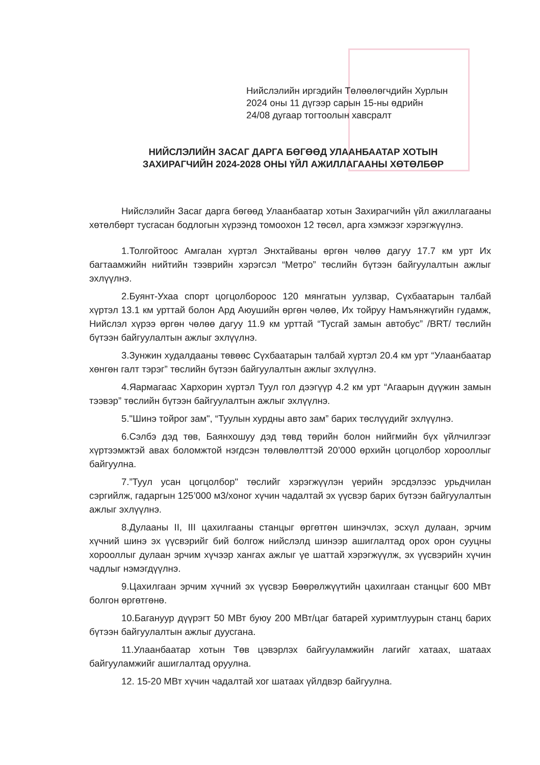Нийслэлийн иргэдийн Төлөөлөгчдийн Хурлын
2024 оны 11 дүгээр сарын 15-ны өдрийн
24/08 дугаар тогтоолын хавсралт
НИЙСЛЭЛИЙН ЗАСАГ ДАРГА БӨГӨӨД УЛААНБААТАР ХОТЫН ЗАХИРАГЧИЙН 2024-2028 ОНЫ ҮЙЛ АЖИЛЛАГААНЫ ХӨТӨЛБӨР
Нийслэлийн Засаг дарга бөгөөд Улаанбаатар хотын Захирагчийн үйл ажиллагааны хөтөлбөрт тусгасан бодлогын хүрээнд томоохон 12 төсөл, арга хэмжээг хэрэгжүүлнэ.
1.Толгойтоос Амгалан хүртэл Энхтайваны өргөн чөлөө дагуу 17.7 км урт Их багтаамжийн нийтийн тээврийн хэрэгсэл “Метро” төслийн бүтээн байгуулалтын ажлыг эхлүүлнэ.
2.Буянт-Ухаа спорт цогцолбороос 120 мянгатын уулзвар, Сүхбаатарын талбай хүртэл 13.1 км урттай болон Ард Аюушийн өргөн чөлөө, Их тойруу Намъянжүгийн гудамж, Нийслэл хүрээ өргөн чөлөө дагуу 11.9 км урттай “Тусгай замын автобус” /BRT/ төслийн бүтээн байгуулалтын ажлыг эхлүүлнэ.
3.Зунжин худалдааны төвөөс Сүхбаатарын талбай хүртэл 20.4 км урт “Улаанбаатар хөнгөн галт тэрэг” төслийн бүтээн байгуулалтын ажлыг эхлүүлнэ.
4.Яармагаас Хархорин хүртэл Туул гол дээгүүр 4.2 км урт “Агаарын дүүжин замын тээвэр” төслийн бүтээн байгуулалтын ажлыг эхлүүлнэ.
5."Шинэ тойрог зам", “Туулын хурдны авто зам” барих төслүүдийг эхлүүлнэ.
6.Сэлбэ дэд төв, Баянхошуу дэд төвд төрийн болон нийгмийн бүх үйлчилгээг хүртээмжтэй авах боломжтой нэгдсэн төлөвлөлттэй 20’000 өрхийн цогцолбор хорооллыг байгуулна.
7.”Туул усан цогцолбор" төслийг хэрэгжүүлэн үерийн эрсдэлээс урьдчилан сэргийлж, гадаргын 125’000 м3/хоног хүчин чадалтай эх үүсвэр барих бүтээн байгуулалтын ажлыг эхлүүлнэ.
8.Дулааны II, III цахилгааны станцыг өргөтгөн шинэчлэх, эсхүл дулаан, эрчим хүчний шинэ эх үүсвэрийг бий болгож нийслэлд шинээр ашиглалтад орох орон сууцны хорооллыг дулаан эрчим хүчээр хангах ажлыг үе шаттай хэрэгжүүлж, эх үүсвэрийн хүчин чадлыг нэмэгдүүлнэ.
9.Цахилгаан эрчим хүчний эх үүсвэр Бөөрөлжүүтийн цахилгаан станцыг 600 МВт болгон өргөтгөнө.
10.Багануур дүүрэгт 50 МВт буюу 200 МВт/цаг батарей хуримтлуурын станц барих бүтээн байгуулалтын ажлыг дуусгана.
11.Улаанбаатар хотын Төв цэвэрлэх байгууламжийн лагийг хатаах, шатаах байгууламжийг ашиглалтад оруулна.
12. 15-20 МВт хүчин чадалтай хог шатаах үйлдвэр байгуулна.